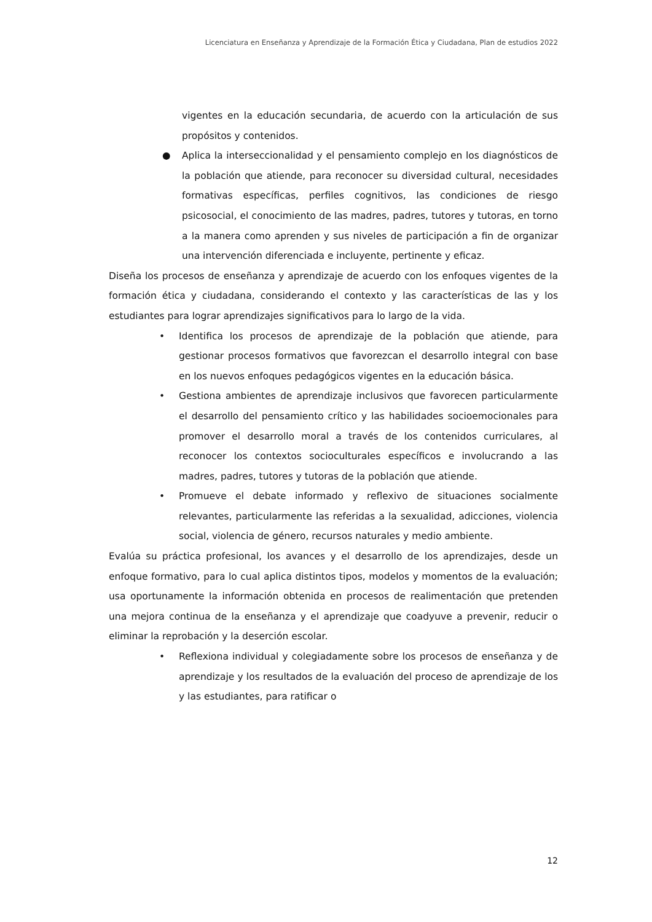Licenciatura en Enseñanza y Aprendizaje de la Formación Ética y Ciudadana, Plan de estudios 2022
vigentes en la educación secundaria, de acuerdo con la articulación de sus propósitos y contenidos.
● Aplica la interseccionalidad y el pensamiento complejo en los diagnósticos de la población que atiende, para reconocer su diversidad cultural, necesidades formativas específicas, perfiles cognitivos, las condiciones de riesgo psicosocial, el conocimiento de las madres, padres, tutores y tutoras, en torno a la manera como aprenden y sus niveles de participación a fin de organizar una intervención diferenciada e incluyente, pertinente y eficaz.
Diseña los procesos de enseñanza y aprendizaje de acuerdo con los enfoques vigentes de la formación ética y ciudadana, considerando el contexto y las características de las y los estudiantes para lograr aprendizajes significativos para lo largo de la vida.
• Identifica los procesos de aprendizaje de la población que atiende, para gestionar procesos formativos que favorezcan el desarrollo integral con base en los nuevos enfoques pedagógicos vigentes en la educación básica.
• Gestiona ambientes de aprendizaje inclusivos que favorecen particularmente el desarrollo del pensamiento crítico y las habilidades socioemocionales para promover el desarrollo moral a través de los contenidos curriculares, al reconocer los contextos socioculturales específicos e involucrando a las madres, padres, tutores y tutoras de la población que atiende.
• Promueve el debate informado y reflexivo de situaciones socialmente relevantes, particularmente las referidas a la sexualidad, adicciones, violencia social, violencia de género, recursos naturales y medio ambiente.
Evalúa su práctica profesional, los avances y el desarrollo de los aprendizajes, desde un enfoque formativo, para lo cual aplica distintos tipos, modelos y momentos de la evaluación; usa oportunamente la información obtenida en procesos de realimentación que pretenden una mejora continua de la enseñanza y el aprendizaje que coadyuve a prevenir, reducir o eliminar la reprobación y la deserción escolar.
• Reflexiona individual y colegiadamente sobre los procesos de enseñanza y de aprendizaje y los resultados de la evaluación del proceso de aprendizaje de los y las estudiantes, para ratificar o
12